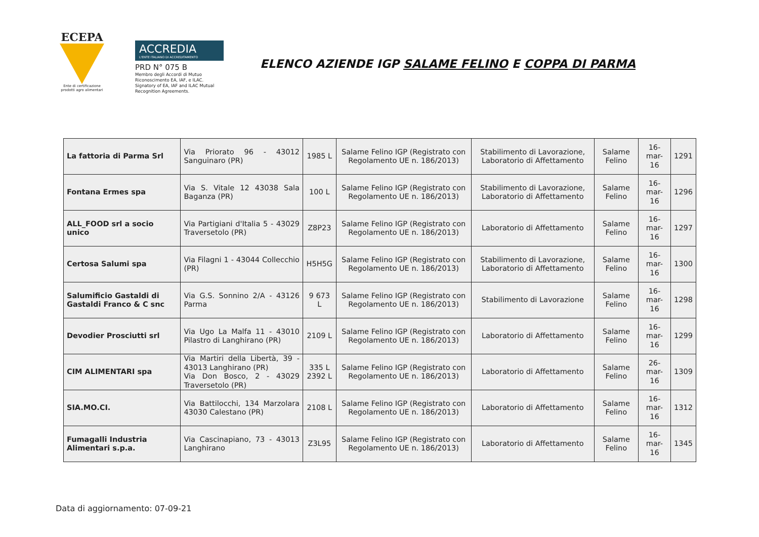ECEPA
Ente di certificazione prodotti agro alimentari
ACCREDIA
L'ENTE ITALIANO DI ACCREDITAMENTO
PRD N° 075 B
Membro degli Accordi di Mutuo Riconoscimento EA, IAF, e ILAC.
Signatory of EA, IAF and ILAC Mutual Recognition Agreements.
ELENCO AZIENDE IGP SALAME FELINO E COPPA DI PARMA
| La fattoria di Parma Srl | Via Priorato 96 - 43012 Sanguinaro (PR) | 1985 L | Salame Felino IGP (Registrato con Regolamento UE n. 186/2013) | Stabilimento di Lavorazione, Laboratorio di Affettamento | Salame Felino | 16-mar-16 | 1291 |
| Fontana Ermes spa | Via S. Vitale 12 43038 Sala Baganza (PR) | 100 L | Salame Felino IGP (Registrato con Regolamento UE n. 186/2013) | Stabilimento di Lavorazione, Laboratorio di Affettamento | Salame Felino | 16-mar-16 | 1296 |
| ALL_FOOD srl a socio unico | Via Partigiani d'Italia 5 - 43029 Traversetolo (PR) | Z8P23 | Salame Felino IGP (Registrato con Regolamento UE n. 186/2013) | Laboratorio di Affettamento | Salame Felino | 16-mar-16 | 1297 |
| Certosa Salumi spa | Via Filagni 1 - 43044 Collecchio (PR) | H5H5G | Salame Felino IGP (Registrato con Regolamento UE n. 186/2013) | Stabilimento di Lavorazione, Laboratorio di Affettamento | Salame Felino | 16-mar-16 | 1300 |
| Salumificio Gastaldi di Gastaldi Franco & C snc | Via G.S. Sonnino 2/A - 43126 Parma | 9 673 L | Salame Felino IGP (Registrato con Regolamento UE n. 186/2013) | Stabilimento di Lavorazione | Salame Felino | 16-mar-16 | 1298 |
| Devodier Prosciutti srl | Via Ugo La Malfa 11 - 43010 Pilastro di Langhirano (PR) | 2109 L | Salame Felino IGP (Registrato con Regolamento UE n. 186/2013) | Laboratorio di Affettamento | Salame Felino | 16-mar-16 | 1299 |
| CIM ALIMENTARI spa | Via Martiri della Libertà, 39 - 43013 Langhirano (PR) Via Don Bosco, 2 - 43029 Traversetolo (PR) | 335 L 2392 L | Salame Felino IGP (Registrato con Regolamento UE n. 186/2013) | Laboratorio di Affettamento | Salame Felino | 26-mar-16 | 1309 |
| SIA.MO.CI. | Via Battilocchi, 134 Marzolara 43030 Calestano (PR) | 2108 L | Salame Felino IGP (Registrato con Regolamento UE n. 186/2013) | Laboratorio di Affettamento | Salame Felino | 16-mar-16 | 1312 |
| Fumagalli Industria Alimentari s.p.a. | Via Cascinapiano, 73 - 43013 Langhirano | Z3L95 | Salame Felino IGP (Registrato con Regolamento UE n. 186/2013) | Laboratorio di Affettamento | Salame Felino | 16-mar-16 | 1345 |
Data di aggiornamento: 07-09-21